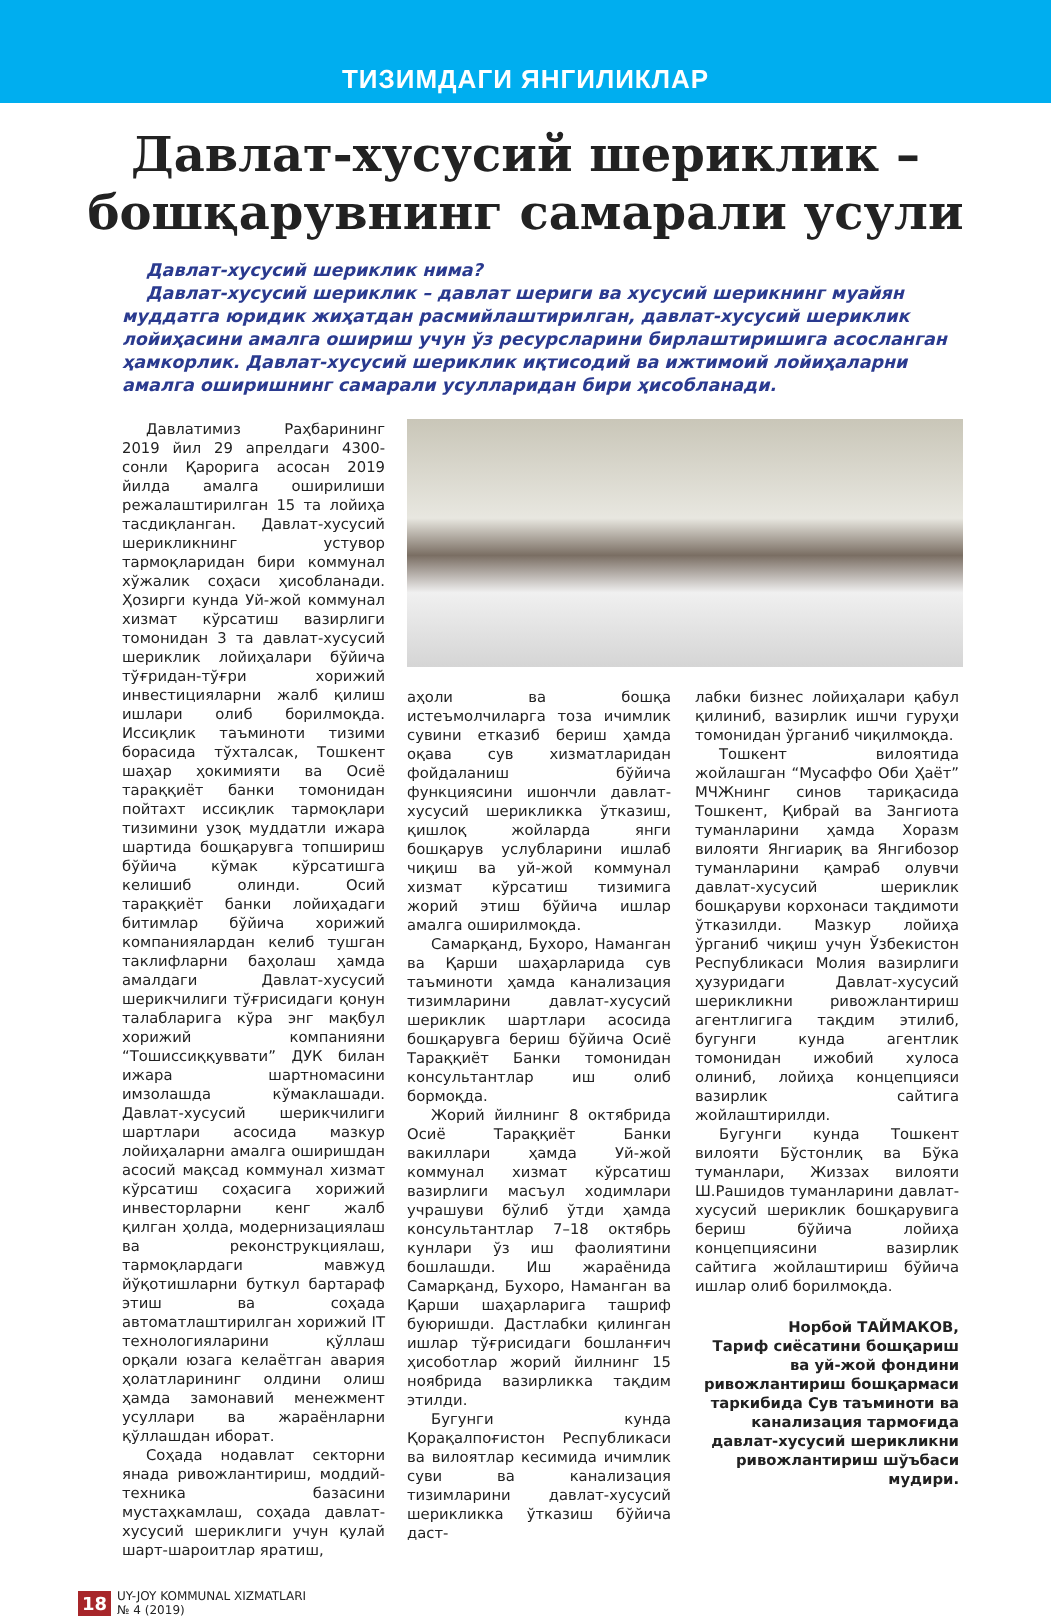ТИЗИМДАГИ ЯНГИЛИКЛАР
Давлат-хусусий шериклик –
бошқарувнинг самарали усули
Давлат-хусусий шериклик нима?
Давлат-хусусий шериклик – давлат шериги ва хусусий шерикнинг муайян муддатга юридик жиҳатдан расмийлаштирилган, давлат-хусусий шериклик лойиҳасини амалга ошириш учун ўз ресурсларини бирлаштиришига асосланган ҳамкорлик. Давлат-хусусий шериклик иқтисодий ва ижтимоий лойиҳаларни амалга оширишнинг самарали усулларидан бири ҳисобланади.
Давлатимиз Раҳбарининг 2019 йил 29 апрелдаги 4300-сонли Қарорига асосан 2019 йилда амалга оширилиши режалаштирилган 15 та лойиҳа тасдиқланган. Давлат-хусусий шерикликнинг устувор тармоқларидан бири коммунал хўжалик соҳаси ҳисобланади. Ҳозирги кунда Уй-жой коммунал хизмат кўрсатиш вазирлиги томонидан 3 та давлат-хусусий шериклик лойиҳалари бўйича тўғридан-тўғри хорижий инвестицияларни жалб қилиш ишлари олиб борилмоқда. Иссиқлик таъминоти тизими борасида тўхталсак, Тошкент шаҳар ҳокимияти ва Осиё тараққиёт банки томонидан пойтахт иссиқлик тармоқлари тизимини узоқ муддатли ижара шартида бошқарувга топшириш бўйича кўмак кўрсатишга келишиб олинди. Осий тараққиёт банки лойиҳадаги битимлар бўйича хорижий компаниялардан келиб тушган таклифларни баҳолаш ҳамда амалдаги Давлат-хусусий шерикчилиги тўғрисидаги қонун талабларига кўра энг мақбул хорижий компанияни “Тошиссиққуввати” ДУК билан ижара шартномасини имзолашда кўмаклашади. Давлат-хусусий шерикчилиги шартлари асосида мазкур лойиҳаларни амалга оширишдан асосий мақсад коммунал хизмат кўрсатиш соҳасига хорижий инвесторларни кенг жалб қилган ҳолда, модернизациялаш ва реконструкциялаш, тармоқлардаги мавжуд йўқотишларни буткул бартараф этиш ва соҳада автоматлаштирилган хорижий IT технологияларини қўллаш орқали юзага келаётган авария ҳолатларининг олдини олиш ҳамда замонавий менежмент усуллари ва жараёнларни қўллашдан иборат.
Соҳада нодавлат секторни янада ривожлантириш, моддий-техника базасини мустаҳкамлаш, соҳада давлат-хусусий шериклиги учун қулай шарт-шароитлар яратиш,
аҳоли ва бошқа истеъмолчиларга тоза ичимлик сувини етказиб бериш ҳамда оқава сув хизматларидан фойдаланиш бўйича функциясини ишончли давлат-хусусий шерикликка ўтказиш, қишлоқ жойларда янги бошқарув услубларини ишлаб чиқиш ва уй-жой коммунал хизмат кўрсатиш тизимига жорий этиш бўйича ишлар амалга оширилмоқда.
Самарқанд, Бухоро, Наманган ва Қарши шаҳарларида сув таъминоти ҳамда канализация тизимларини давлат-хусусий шериклик шартлари асосида бошқарувга бериш бўйича Осиё Тараққиёт Банки томонидан консультантлар иш олиб бормоқда.
Жорий йилнинг 8 октябрида Осиё Тараққиёт Банки вакиллари ҳамда Уй-жой коммунал хизмат кўрсатиш вазирлиги масъул ходимлари учрашуви бўлиб ўтди ҳамда консультантлар 7–18 октябрь кунлари ўз иш фаолиятини бошлашди. Иш жараёнида Самарқанд, Бухоро, Наманган ва Қарши шаҳарларига ташриф буюришди. Дастлабки қилинган ишлар тўғрисидаги бошланғич ҳисоботлар жорий йилнинг 15 ноябрида вазирликка тақдим этилди.
Бугунги кунда Қорақалпоғистон Республикаси ва вилоятлар кесимида ичимлик суви ва канализация тизимларини давлат-хусусий шерикликка ўтказиш бўйича даст-
лабки бизнес лойиҳалари қабул қилиниб, вазирлик ишчи гуруҳи томонидан ўрганиб чиқилмоқда.
Тошкент вилоятида жойлашган “Мусаффо Оби Ҳаёт” МЧЖнинг синов тариқасида Тошкент, Қибрай ва Зангиота туманларини ҳамда Хоразм вилояти Янгиариқ ва Янгибозор туманларини қамраб олувчи давлат-хусусий шериклик бошқаруви корхонаси тақдимоти ўтказилди. Мазкур лойиҳа ўрганиб чиқиш учун Ўзбекистон Республикаси Молия вазирлиги ҳузуридаги Давлат-хусусий шерикликни ривожлантириш агентлигига тақдим этилиб, бугунги кунда агентлик томонидан ижобий хулоса олиниб, лойиҳа концепцияси вазирлик сайтига жойлаштирилди.
Бугунги кунда Тошкент вилояти Бўстонлиқ ва Бўка туманлари, Жиззах вилояти Ш.Рашидов туманларини давлат-хусусий шериклик бошқарувига бериш бўйича лойиҳа концепциясини вазирлик сайтига жойлаштириш бўйича ишлар олиб борилмоқда.
Норбой ТАЙМАКОВ,
Тариф сиёсатини бошқариш ва уй-жой фондини ривожлантириш бошқармаси таркибида Сув таъминоти ва канализация тармоғида давлат-хусусий шерикликни ривожлантириш шўъбаси мудири.
18 UY-JOY KOMMUNAL XIZMATLARI
№ 4 (2019)